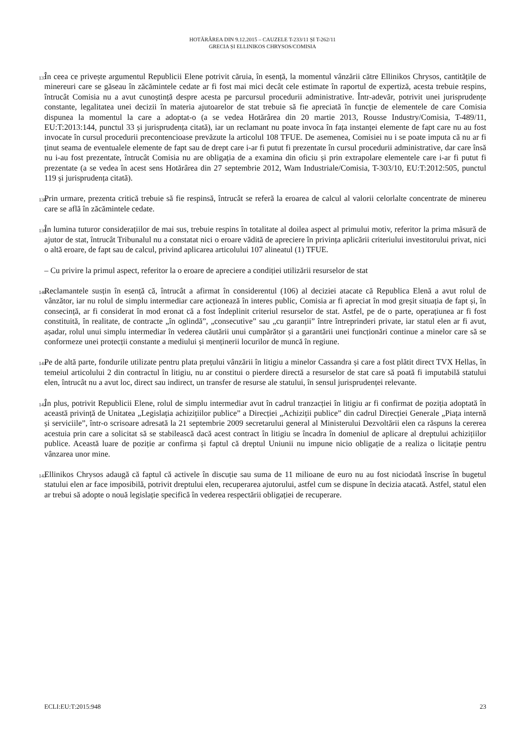HOTĂRÂREA DIN 9.12.2015 – CAUZELE T-233/11 ȘI T-262/11
GRECIA ȘI ELLINIKOS CHRYSOS/COMISIA
137
În ceea ce privește argumentul Republicii Elene potrivit căruia, în esență, la momentul vânzării către Ellinikos Chrysos, cantitățile de minereuri care se găseau în zăcămintele cedate ar fi fost mai mici decât cele estimate în raportul de expertiză, acesta trebuie respins, întrucât Comisia nu a avut cunoștință despre acesta pe parcursul procedurii administrative. Într-adevăr, potrivit unei jurisprudențe constante, legalitatea unei decizii în materia ajutoarelor de stat trebuie să fie apreciată în funcție de elementele de care Comisia dispunea la momentul la care a adoptat-o (a se vedea Hotărârea din 20 martie 2013, Rousse Industry/Comisia, T-489/11, EU:T:2013:144, punctul 33 și jurisprudența citată), iar un reclamant nu poate invoca în fața instanței elemente de fapt care nu au fost invocate în cursul procedurii precontencioase prevăzute la articolul 108 TFUE. De asemenea, Comisiei nu i se poate imputa că nu ar fi ținut seama de eventualele elemente de fapt sau de drept care i-ar fi putut fi prezentate în cursul procedurii administrative, dar care însă nu i-au fost prezentate, întrucât Comisia nu are obligația de a examina din oficiu și prin extrapolare elementele care i-ar fi putut fi prezentate (a se vedea în acest sens Hotărârea din 27 septembrie 2012, Wam Industriale/Comisia, T-303/10, EU:T:2012:505, punctul 119 și jurisprudența citată).
138
Prin urmare, prezenta critică trebuie să fie respinsă, întrucât se referă la eroarea de calcul al valorii celorlalte concentrate de minereu care se află în zăcămintele cedate.
139
În lumina tuturor considerațiilor de mai sus, trebuie respins în totalitate al doilea aspect al primului motiv, referitor la prima măsură de ajutor de stat, întrucât Tribunalul nu a constatat nici o eroare vădită de apreciere în privința aplicării criteriului investitorului privat, nici o altă eroare, de fapt sau de calcul, privind aplicarea articolului 107 alineatul (1) TFUE.
– Cu privire la primul aspect, referitor la o eroare de apreciere a condiției utilizării resurselor de stat
140
Reclamantele susțin în esență că, întrucât a afirmat în considerentul (106) al deciziei atacate că Republica Elenă a avut rolul de vânzător, iar nu rolul de simplu intermediar care acționează în interes public, Comisia ar fi apreciat în mod greșit situația de fapt și, în consecință, ar fi considerat în mod eronat că a fost îndeplinit criteriul resurselor de stat. Astfel, pe de o parte, operațiunea ar fi fost constituită, în realitate, de contracte „în oglindă”, „consecutive” sau „cu garanții” între întreprinderi private, iar statul elen ar fi avut, așadar, rolul unui simplu intermediar în vederea căutării unui cumpărător și a garantării unei funcționări continue a minelor care să se conformeze unei protecții constante a mediului și menținerii locurilor de muncă în regiune.
141
Pe de altă parte, fondurile utilizate pentru plata prețului vânzării în litigiu a minelor Cassandra și care a fost plătit direct TVX Hellas, în temeiul articolului 2 din contractul în litigiu, nu ar constitui o pierdere directă a resurselor de stat care să poată fi imputabilă statului elen, întrucât nu a avut loc, direct sau indirect, un transfer de resurse ale statului, în sensul jurisprudenței relevante.
142
În plus, potrivit Republicii Elene, rolul de simplu intermediar avut în cadrul tranzacției în litigiu ar fi confirmat de poziția adoptată în această privință de Unitatea „Legislația achizițiilor publice” a Direcției „Achiziții publice” din cadrul Direcției Generale „Piața internă și serviciile”, într-o scrisoare adresată la 21 septembrie 2009 secretarului general al Ministerului Dezvoltării elen ca răspuns la cererea acestuia prin care a solicitat să se stabilească dacă acest contract în litigiu se încadra în domeniul de aplicare al dreptului achizițiilor publice. Această luare de poziție ar confirma și faptul că dreptul Uniunii nu impune nicio obligație de a realiza o licitație pentru vânzarea unor mine.
143
Ellinikos Chrysos adaugă că faptul că activele în discuție sau suma de 11 milioane de euro nu au fost niciodată înscrise în bugetul statului elen ar face imposibilă, potrivit dreptului elen, recuperarea ajutorului, astfel cum se dispune în decizia atacată. Astfel, statul elen ar trebui să adopte o nouă legislație specifică în vederea respectării obligației de recuperare.
ECLI:EU:T:2015:948 23